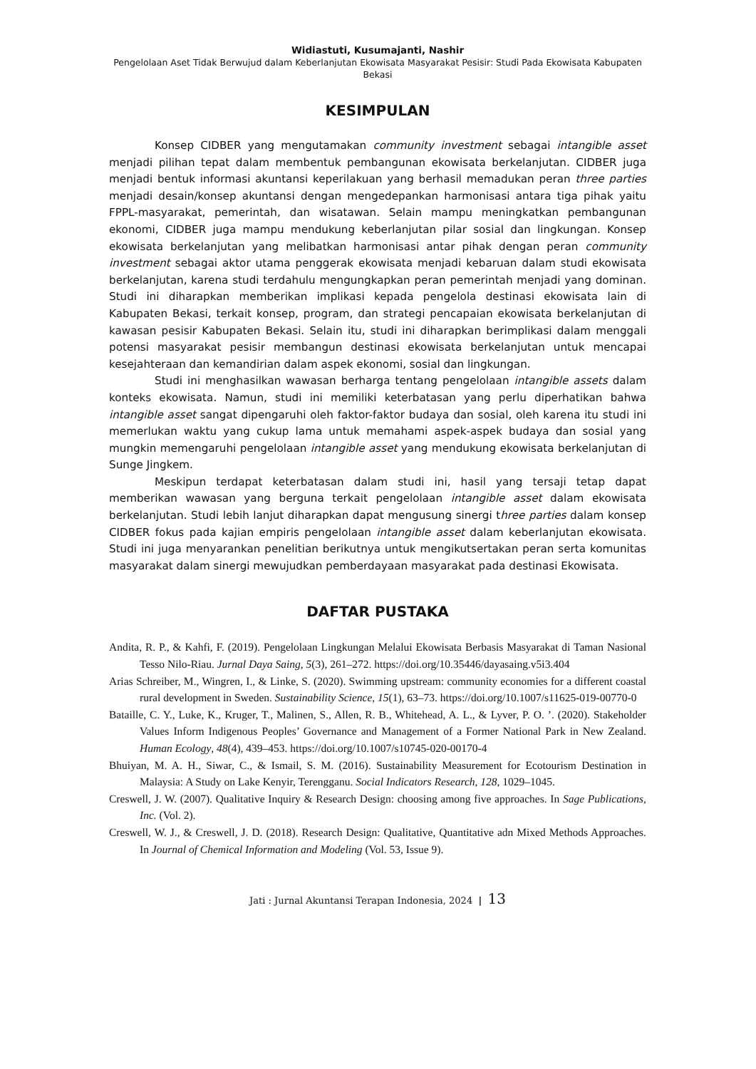Widiastuti, Kusumajanti, Nashir
Pengelolaan Aset Tidak Berwujud dalam Keberlanjutan Ekowisata Masyarakat Pesisir: Studi Pada Ekowisata Kabupaten Bekasi
KESIMPULAN
Konsep CIDBER yang mengutamakan community investment sebagai intangible asset menjadi pilihan tepat dalam membentuk pembangunan ekowisata berkelanjutan. CIDBER juga menjadi bentuk informasi akuntansi keperilakuan yang berhasil memadukan peran three parties menjadi desain/konsep akuntansi dengan mengedepankan harmonisasi antara tiga pihak yaitu FPPL-masyarakat, pemerintah, dan wisatawan. Selain mampu meningkatkan pembangunan ekonomi, CIDBER juga mampu mendukung keberlanjutan pilar sosial dan lingkungan. Konsep ekowisata berkelanjutan yang melibatkan harmonisasi antar pihak dengan peran community investment sebagai aktor utama penggerak ekowisata menjadi kebaruan dalam studi ekowisata berkelanjutan, karena studi terdahulu mengungkapkan peran pemerintah menjadi yang dominan. Studi ini diharapkan memberikan implikasi kepada pengelola destinasi ekowisata lain di Kabupaten Bekasi, terkait konsep, program, dan strategi pencapaian ekowisata berkelanjutan di kawasan pesisir Kabupaten Bekasi. Selain itu, studi ini diharapkan berimplikasi dalam menggali potensi masyarakat pesisir membangun destinasi ekowisata berkelanjutan untuk mencapai kesejahteraan dan kemandirian dalam aspek ekonomi, sosial dan lingkungan.
Studi ini menghasilkan wawasan berharga tentang pengelolaan intangible assets dalam konteks ekowisata. Namun, studi ini memiliki keterbatasan yang perlu diperhatikan bahwa intangible asset sangat dipengaruhi oleh faktor-faktor budaya dan sosial, oleh karena itu studi ini memerlukan waktu yang cukup lama untuk memahami aspek-aspek budaya dan sosial yang mungkin memengaruhi pengelolaan intangible asset yang mendukung ekowisata berkelanjutan di Sunge Jingkem.
Meskipun terdapat keterbatasan dalam studi ini, hasil yang tersaji tetap dapat memberikan wawasan yang berguna terkait pengelolaan intangible asset dalam ekowisata berkelanjutan. Studi lebih lanjut diharapkan dapat mengusung sinergi three parties dalam konsep CIDBER fokus pada kajian empiris pengelolaan intangible asset dalam keberlanjutan ekowisata. Studi ini juga menyarankan penelitian berikutnya untuk mengikutsertakan peran serta komunitas masyarakat dalam sinergi mewujudkan pemberdayaan masyarakat pada destinasi Ekowisata.
DAFTAR PUSTAKA
Andita, R. P., & Kahfi, F. (2019). Pengelolaan Lingkungan Melalui Ekowisata Berbasis Masyarakat di Taman Nasional Tesso Nilo-Riau. Jurnal Daya Saing, 5(3), 261–272. https://doi.org/10.35446/dayasaing.v5i3.404
Arias Schreiber, M., Wingren, I., & Linke, S. (2020). Swimming upstream: community economies for a different coastal rural development in Sweden. Sustainability Science, 15(1), 63–73. https://doi.org/10.1007/s11625-019-00770-0
Bataille, C. Y., Luke, K., Kruger, T., Malinen, S., Allen, R. B., Whitehead, A. L., & Lyver, P. O. ’. (2020). Stakeholder Values Inform Indigenous Peoples’ Governance and Management of a Former National Park in New Zealand. Human Ecology, 48(4), 439–453. https://doi.org/10.1007/s10745-020-00170-4
Bhuiyan, M. A. H., Siwar, C., & Ismail, S. M. (2016). Sustainability Measurement for Ecotourism Destination in Malaysia: A Study on Lake Kenyir, Terengganu. Social Indicators Research, 128, 1029–1045.
Creswell, J. W. (2007). Qualitative Inquiry & Research Design: choosing among five approaches. In Sage Publications, Inc. (Vol. 2).
Creswell, W. J., & Creswell, J. D. (2018). Research Design: Qualitative, Quantitative adn Mixed Methods Approaches. In Journal of Chemical Information and Modeling (Vol. 53, Issue 9).
Jati : Jurnal Akuntansi Terapan Indonesia, 2024 | 13